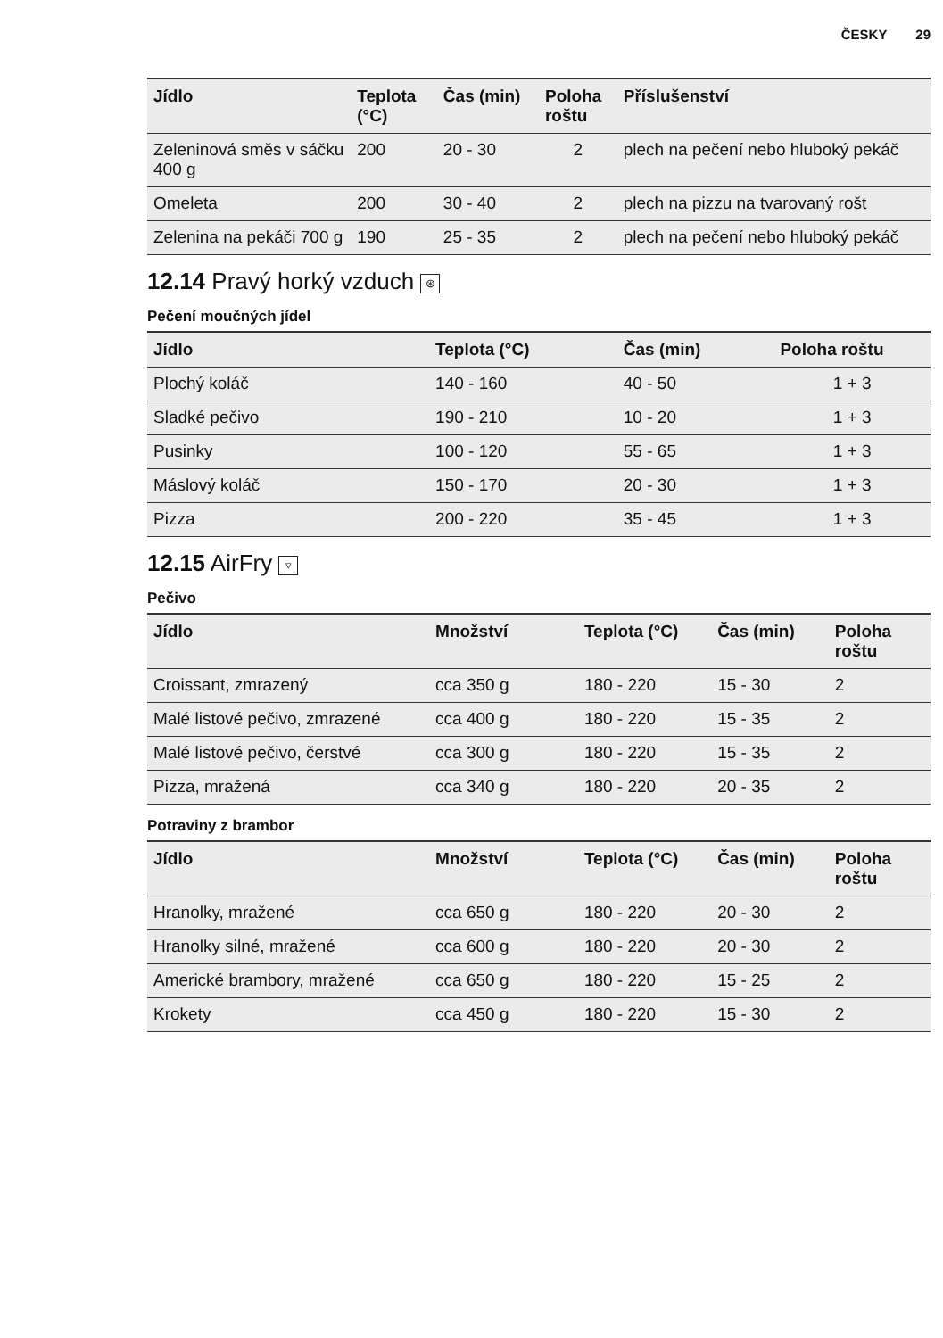ČESKY 29
| Jídlo | Teplota (°C) | Čas (min) | Poloha roštu | Příslušenství |
| --- | --- | --- | --- | --- |
| Zeleninová směs v sáčku 400 g | 200 | 20 - 30 | 2 | plech na pečení nebo hluboký pekáč |
| Omeleta | 200 | 30 - 40 | 2 | plech na pizzu na tvarovaný rošt |
| Zelenina na pekáči 700 g | 190 | 25 - 35 | 2 | plech na pečení nebo hluboký pekáč |
12.14 Pravý horký vzduch ⊛
Pečení moučných jídel
| Jídlo | Teplota (°C) | Čas (min) | Poloha roštu |
| --- | --- | --- | --- |
| Plochý koláč | 140 - 160 | 40 - 50 | 1 + 3 |
| Sladké pečivo | 190 - 210 | 10 - 20 | 1 + 3 |
| Pusinky | 100 - 120 | 55 - 65 | 1 + 3 |
| Máslový koláč | 150 - 170 | 20 - 30 | 1 + 3 |
| Pizza | 200 - 220 | 35 - 45 | 1 + 3 |
12.15 AirFry ▿
Pečivo
| Jídlo | Množství | Teplota (°C) | Čas (min) | Poloha roštu |
| --- | --- | --- | --- | --- |
| Croissant, zmrazený | cca 350 g | 180 - 220 | 15 - 30 | 2 |
| Malé listové pečivo, zmraze­né | cca 400 g | 180 - 220 | 15 - 35 | 2 |
| Malé listové pečivo, čerstvé | cca 300 g | 180 - 220 | 15 - 35 | 2 |
| Pizza, mražená | cca 340 g | 180 - 220 | 20 - 35 | 2 |
Potraviny z brambor
| Jídlo | Množství | Teplota (°C) | Čas (min) | Poloha roštu |
| --- | --- | --- | --- | --- |
| Hranolky, mražené | cca 650 g | 180 - 220 | 20 - 30 | 2 |
| Hranolky silné, mražené | cca 600 g | 180 - 220 | 20 - 30 | 2 |
| Americké brambory, mražené | cca 650 g | 180 - 220 | 15 - 25 | 2 |
| Krokety | cca 450 g | 180 - 220 | 15 - 30 | 2 |